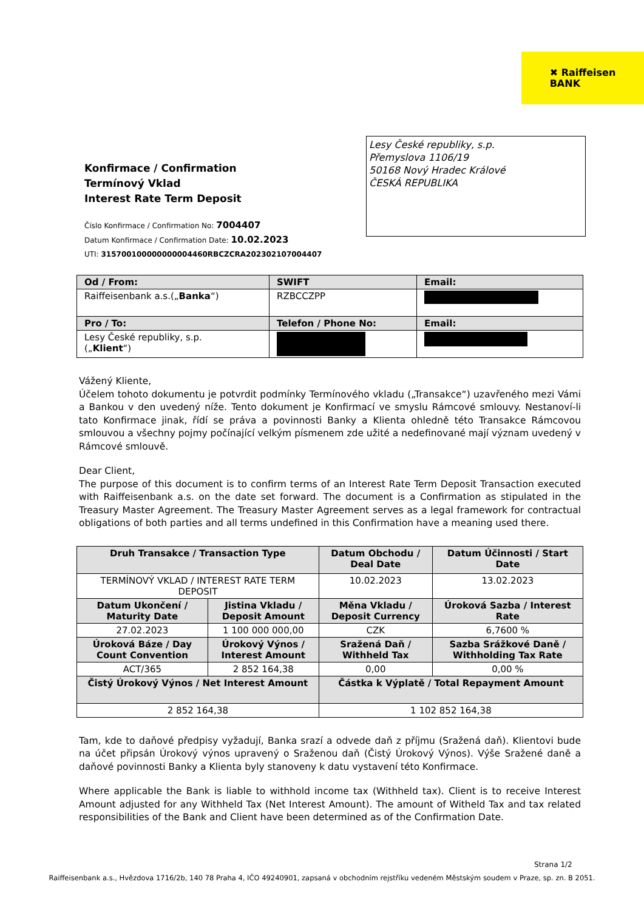✖ Raiffeisen
BANK
Lesy České republiky, s.p.
Přemyslova 1106/19
50168 Nový Hradec Králové
ČESKÁ REPUBLIKA
Konfirmace / Confirmation
Termínový Vklad
Interest Rate Term Deposit
Číslo Konfirmace / Confirmation No: 7004407
Datum Konfirmace / Confirmation Date: 10.02.2023
UTI: 315700100000000004460RBCZCRA202302107004407
| Od / From: | SWIFT | Email: |
| --- | --- | --- |
| Raiffeisenbank a.s.(„ Banka “) | RZBCCZPP | |
| Pro / To: | Telefon / Phone No: | Email: |
| Lesy České republiky, s.p. („ Klient “) | | |
Vážený Kliente,
Účelem tohoto dokumentu je potvrdit podmínky Termínového vkladu („Transakce“) uzavřeného mezi Vámi a Bankou v den uvedený níže. Tento dokument je Konfirmací ve smyslu Rámcové smlouvy. Nestanoví-li tato Konfirmace jinak, řídí se práva a povinnosti Banky a Klienta ohledně této Transakce Rámcovou smlouvou a všechny pojmy počínající velkým písmenem zde užité a nedefinované mají význam uvedený v Rámcové smlouvě.
Dear Client,
The purpose of this document is to confirm terms of an Interest Rate Term Deposit Transaction executed with Raiffeisenbank a.s. on the date set forward. The document is a Confirmation as stipulated in the Treasury Master Agreement. The Treasury Master Agreement serves as a legal framework for contractual obligations of both parties and all terms undefined in this Confirmation have a meaning used there.
| Druh Transakce / Transaction Type | | Datum Obchodu / Deal Date | Datum Účinnosti / Start Date |
| --- | --- | --- | --- |
| TERMÍNOVÝ VKLAD / INTEREST RATE TERM DEPOSIT | | 10.02.2023 | 13.02.2023 |
| Datum Ukončení / Maturity Date | Jistina Vkladu / Deposit Amount | Měna Vkladu / Deposit Currency | Úroková Sazba / Interest Rate |
| 27.02.2023 | 1 100 000 000,00 | CZK | 6,7600 % |
| Úroková Báze / Day Count Convention | Úrokový Výnos / Interest Amount | Sražená Daň / Withheld Tax | Sazba Srážkové Daně / Withholding Tax Rate |
| ACT/365 | 2 852 164,38 | 0,00 | 0,00 % |
| Čistý Úrokový Výnos / Net Interest Amount | | Částka k Výplatě / Total Repayment Amount | |
| 2 852 164,38 | | 1 102 852 164,38 | |
Tam, kde to daňové předpisy vyžadují, Banka srazí a odvede daň z příjmu (Sražená daň). Klientovi bude na účet připsán Úrokový výnos upravený o Sraženou daň (Čistý Úrokový Výnos). Výše Sražené daně a daňové povinnosti Banky a Klienta byly stanoveny k datu vystavení této Konfirmace.
Where applicable the Bank is liable to withhold income tax (Withheld tax). Client is to receive Interest Amount adjusted for any Withheld Tax (Net Interest Amount). The amount of Witheld Tax and tax related responsibilities of the Bank and Client have been determined as of the Confirmation Date.
Strana 1/2
Raiffeisenbank a.s., Hvězdova 1716/2b, 140 78 Praha 4, IČO 49240901, zapsaná v obchodním rejstříku vedeném Městským soudem v Praze, sp. zn. B 2051.